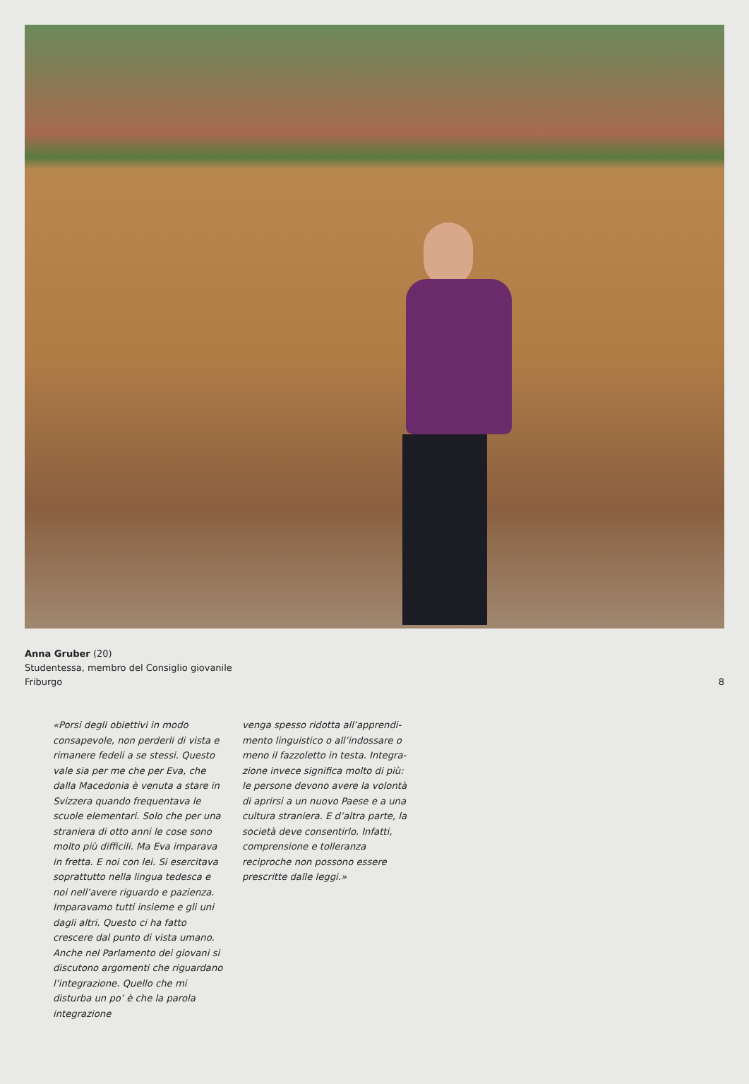Anna Gruber (20)
Studentessa, membro del Consiglio giovanile
Friburgo
8
«Porsi degli obiettivi in modo consapevole, non perderli di vista e rimanere fedeli a se stessi. Questo vale sia per me che per Eva, che dalla Macedonia è venuta a stare in Sviz­zera quando frequentava le scuole elementari. Solo che per una straniera di otto anni le cose sono molto più difficili. Ma Eva imparava in fretta. E noi con lei. Si esercitava soprattutto nella lingua tedesca e noi nell’avere riguardo e pazienza. Imparavamo tut­ti insieme e gli uni dagli altri. Questo ci ha fatto crescere dal punto di vista umano.
Anche nel Parlamento dei giovani si discutono argomenti che riguardano l’integrazione. Quello che mi disturba un po’ è che la parola integrazione
venga spesso ridotta all’apprendi­mento linguistico o all’indossare o meno il fazzoletto in testa. Integra­zione invece significa molto di più: le persone devono avere la volontà di aprirsi a un nuovo Paese e a una cultura straniera. E d’altra parte, la società deve consentirlo. Infatti, com­prensione e tolleranza reciproche non possono essere prescritte dalle leggi.»